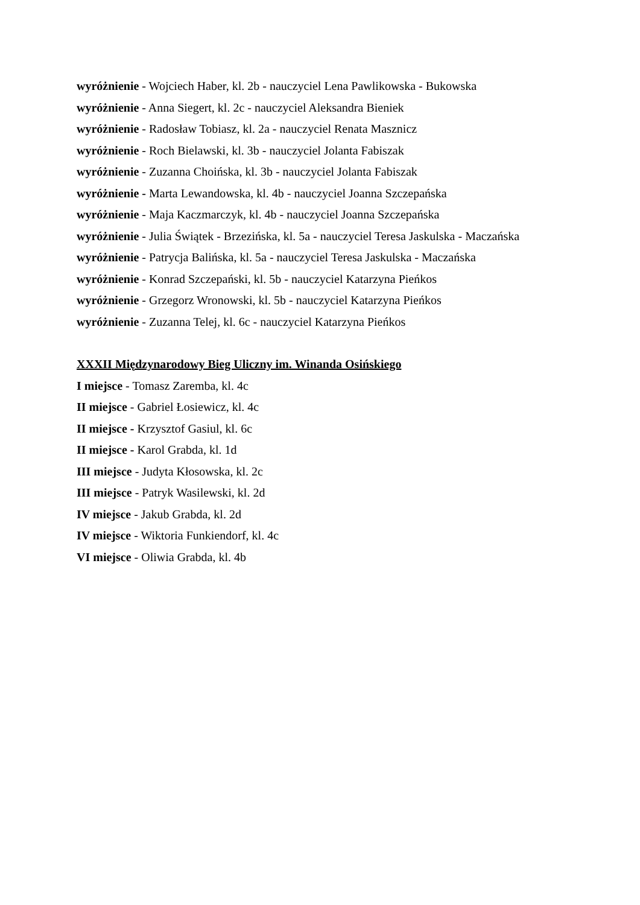wyróżnienie - Wojciech Haber, kl. 2b - nauczyciel Lena Pawlikowska - Bukowska
wyróżnienie - Anna Siegert, kl. 2c - nauczyciel Aleksandra Bieniek
wyróżnienie - Radosław Tobiasz, kl. 2a - nauczyciel Renata Masznicz
wyróżnienie - Roch Bielawski, kl. 3b - nauczyciel Jolanta Fabiszak
wyróżnienie - Zuzanna Choińska, kl. 3b - nauczyciel Jolanta Fabiszak
wyróżnienie - Marta Lewandowska, kl. 4b - nauczyciel Joanna Szczepańska
wyróżnienie - Maja Kaczmarczyk, kl. 4b - nauczyciel Joanna Szczepańska
wyróżnienie - Julia Świątek - Brzezińska, kl. 5a - nauczyciel Teresa Jaskulska - Maczańska
wyróżnienie - Patrycja Balińska, kl. 5a - nauczyciel Teresa Jaskulska - Maczańska
wyróżnienie - Konrad Szczepański, kl. 5b - nauczyciel Katarzyna Pieńkos
wyróżnienie - Grzegorz Wronowski, kl. 5b - nauczyciel Katarzyna Pieńkos
wyróżnienie - Zuzanna Telej, kl. 6c - nauczyciel Katarzyna Pieńkos
XXXII Międzynarodowy Bieg Uliczny im. Winanda Osińskiego
I miejsce - Tomasz Zaremba, kl. 4c
II miejsce - Gabriel Łosiewicz, kl. 4c
II miejsce - Krzysztof Gasiul, kl. 6c
II miejsce - Karol Grabda, kl. 1d
III miejsce - Judyta Kłosowska, kl. 2c
III miejsce - Patryk Wasilewski, kl. 2d
IV miejsce - Jakub Grabda, kl. 2d
IV miejsce - Wiktoria Funkiendorf, kl. 4c
VI miejsce - Oliwia Grabda, kl. 4b